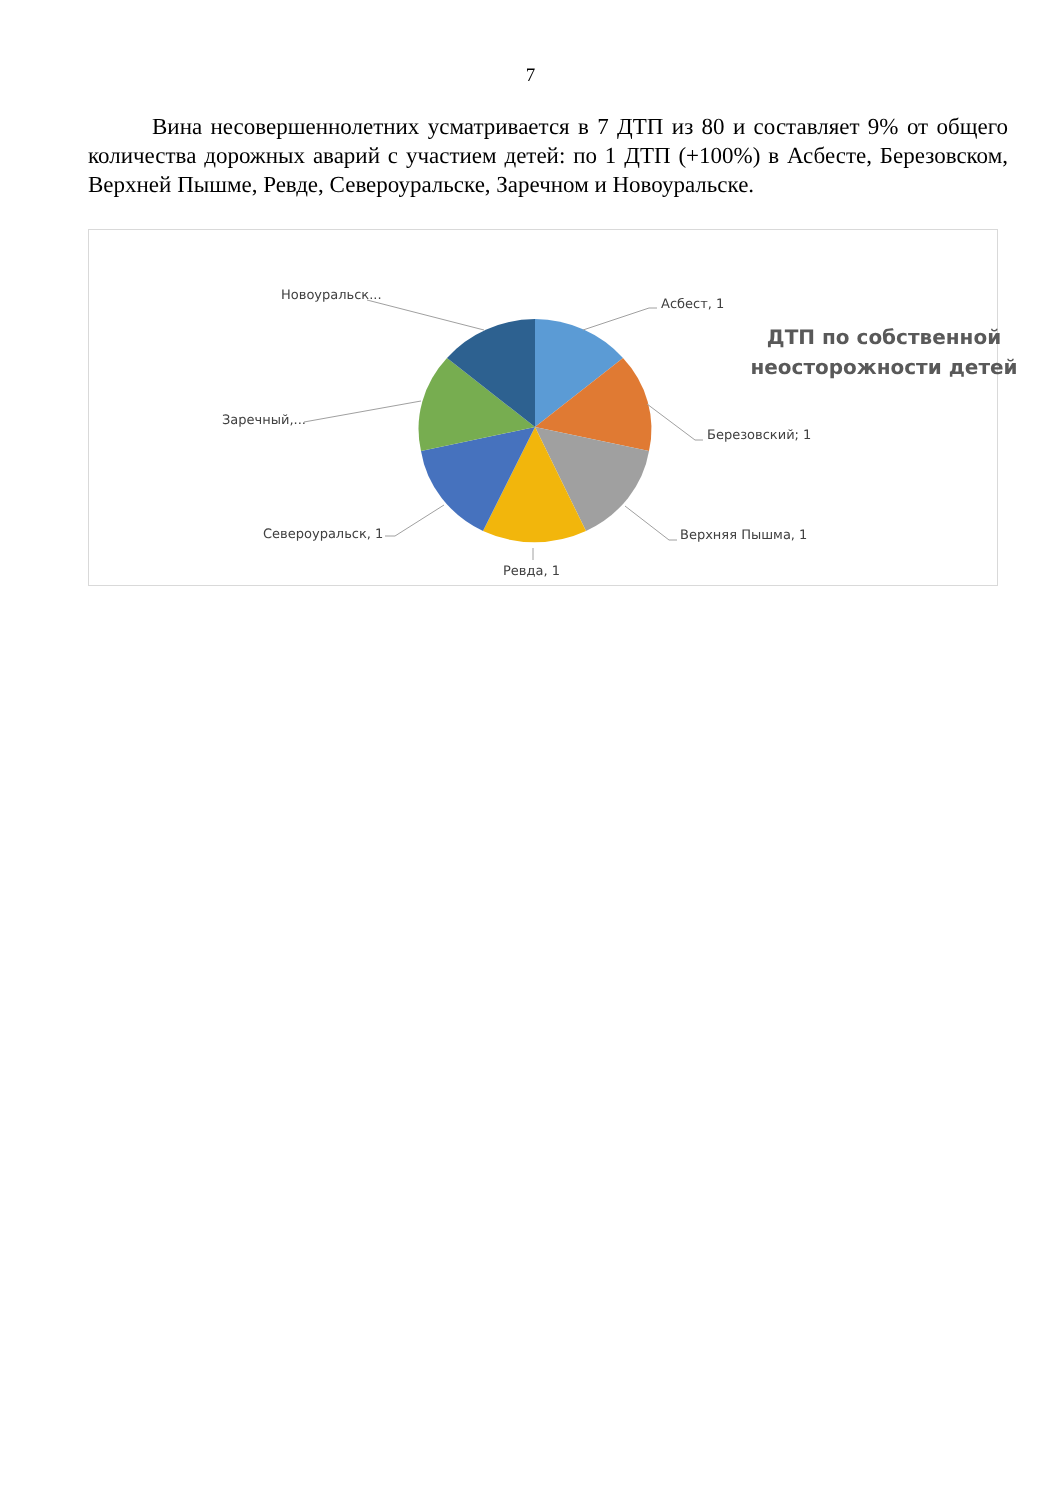7
Вина несовершеннолетних усматривается в 7 ДТП из 80 и составляет 9% от общего количества дорожных аварий с участием детей: по 1 ДТП (+100%) в Асбесте, Березовском, Верхней Пышме, Ревде, Североуральске, Заречном и Новоуральске.
Асбест, 1
Березовский; 1
Верхняя Пышма, 1
Ревда, 1
Североуральск, 1
Заречный,...
Новоуральск...
ДТП по собственной неосторожности детей